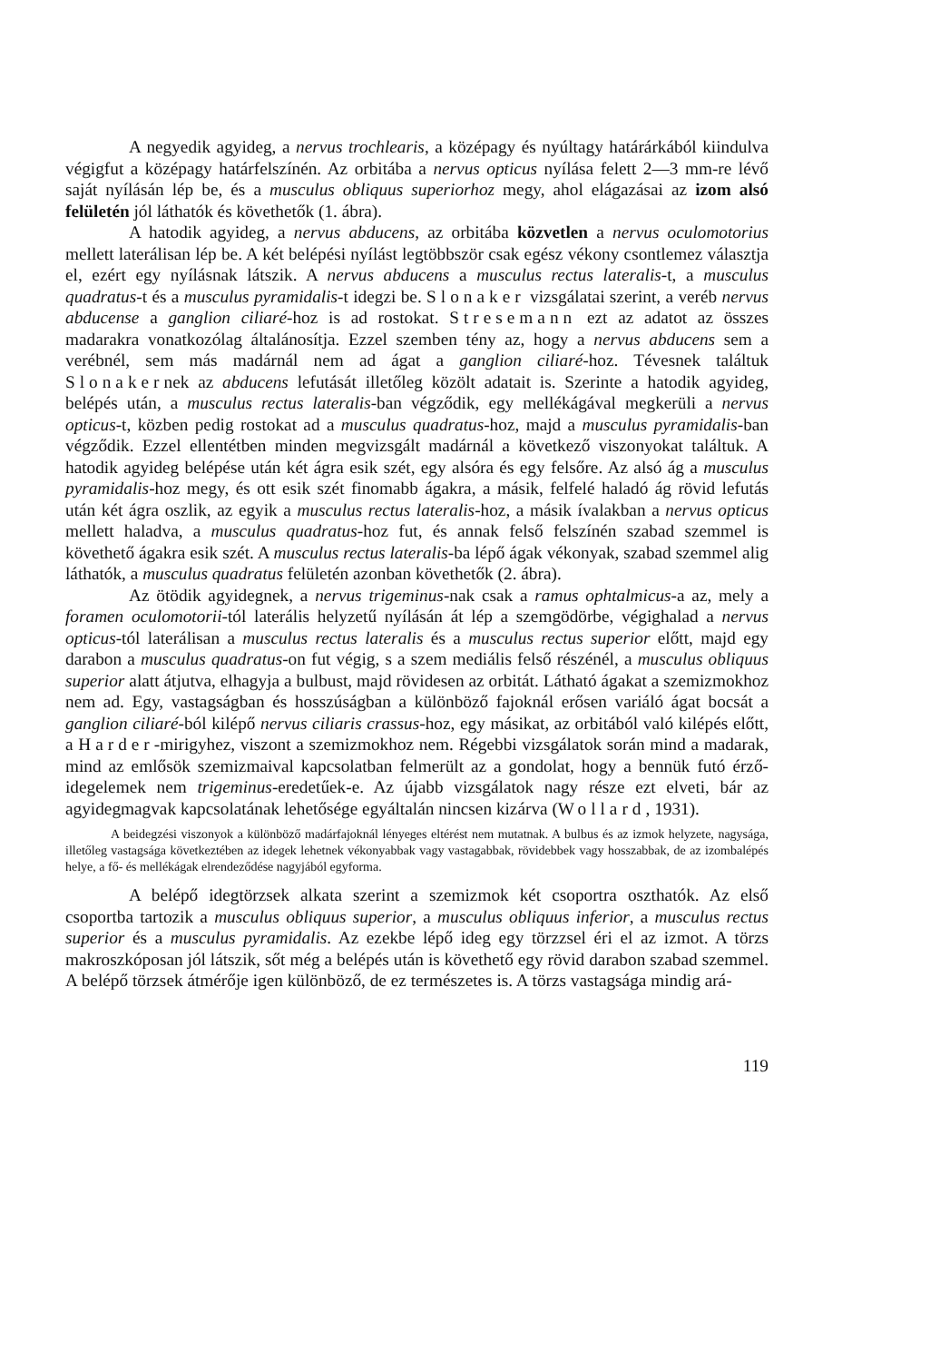A negyedik agyideg, a nervus trochlearis, a középagy és nyúltagy határárkából kiindulva végigfut a középagy határfelszínén. Az orbitába a nervus opticus nyílása felett 2—3 mm-re lévő saját nyílásán lép be, és a musculus obliquus superiorhoz megy, ahol elágazásai az izom alsó felületén jól láthatók és követhetők (1. ábra).
A hatodik agyideg, a nervus abducens, az orbitába közvetlen a nervus oculomotorius mellett laterálisan lép be. A két belépési nyílást legtöbbször csak egész vékony csontlemez választja el, ezért egy nyílásnak látszik. A nervus abducens a musculus rectus lateralis-t, a musculus quadratus-t és a musculus pyramidalis-t idegzi be. Slonaker vizsgálatai szerint, a veréb nervus abducense a ganglion ciliaré-hoz is ad rostokat. Stresemann ezt az adatot az összes madarakra vonatkozólag általánosítja. Ezzel szemben tény az, hogy a nervus abducens sem a verébnél, sem más madárnál nem ad ágat a ganglion ciliaré-hoz. Tévesnek találtuk Slonakernek az abducens lefutását illetőleg közölt adatait is. Szerinte a hatodik agyideg, belépés után, a musculus rectus lateralis-ban végződik, egy mellékágával megkerüli a nervus opticus-t, közben pedig rostokat ad a musculus quadratus-hoz, majd a musculus pyramidalis-ban végződik. Ezzel ellentétben minden megvizsgált madárnál a következő viszonyokat találtuk. A hatodik agyideg belépése után két ágra esik szét, egy alsóra és egy felsőre. Az alsó ág a musculus pyramidalis-hoz megy, és ott esik szét finomabb ágakra, a másik, felfelé haladó ág rövid lefutás után két ágra oszlik, az egyik a musculus rectus lateralis-hoz, a másik ívalakban a nervus opticus mellett haladva, a musculus quadratus-hoz fut, és annak felső felszínén szabad szemmel is követhető ágakra esik szét. A musculus rectus lateralis-ba lépő ágak vékonyak, szabad szemmel alig láthatók, a musculus quadratus felületén azonban követhetők (2. ábra).
Az ötödik agyidegnek, a nervus trigeminus-nak csak a ramus ophtalmicus-a az, mely a foramen oculomotorii-tól laterális helyzetű nyílásán át lép a szemgödörbe, végighalad a nervus opticus-tól laterálisan a musculus rectus lateralis és a musculus rectus superior előtt, majd egy darabon a musculus quadratus-on fut végig, s a szem mediális felső részénél, a musculus obliquus superior alatt átjutva, elhagyja a bulbust, majd rövidesen az orbitát. Látható ágakat a szemizmokhoz nem ad. Egy, vastagságban és hosszúságban a különböző fajoknál erősen variáló ágat bocsát a ganglion ciliaré-ból kilépő nervus ciliaris crassus-hoz, egy másikat, az orbitából való kilépés előtt, a Harder-mirigyhez, viszont a szemizmokhoz nem. Régebbi vizsgálatok során mind a madarak, mind az emlősök szemizmaival kapcsolatban felmerült az a gondolat, hogy a bennük futó érző-idegelemek nem trigeminus-eredetűek-e. Az újabb vizsgálatok nagy része ezt elveti, bár az agyidegmagvak kapcsolatának lehetősége egyáltalán nincsen kizárva (Wollard, 1931).
A beidegzési viszonyok a különböző madárfajoknál lényeges eltérést nem mutatnak. A bulbus és az izmok helyzete, nagysága, illetőleg vastagsága következtében az idegek lehetnek vékonyabbak vagy vastagabbak, rövidebbek vagy hosszabbak, de az izombalépés helye, a fő- és mellékágak elrendeződése nagyjából egyforma.
A belépő idegtörzsek alkata szerint a szemizmok két csoportra oszthatók. Az első csoportba tartozik a musculus obliquus superior, a musculus obliquus inferior, a musculus rectus superior és a musculus pyramidalis. Az ezekbe lépő ideg egy törzzsel éri el az izmot. A törzs makroszkóposan jól látszik, sőt még a belépés után is követhető egy rövid darabon szabad szemmel. A belépő törzsek átmérője igen különböző, de ez természetes is. A törzs vastagsága mindig ará-
119